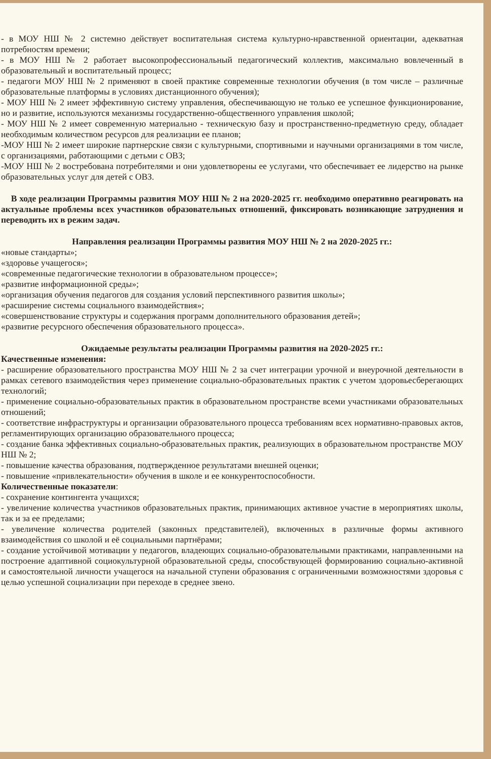- в МОУ НШ № 2 системно действует воспитательная система культурно-нравственной ориентации, адекватная потребностям времени;
- в МОУ НШ № 2 работает высокопрофессиональный педагогический коллектив, максимально вовлеченный в образовательный и воспитательный процесс;
- педагоги МОУ НШ № 2 применяют в своей практике современные технологии обучения (в том числе – различные образовательные платформы в условиях дистанционного обучения);
- МОУ НШ № 2 имеет эффективную систему управления, обеспечивающую не только ее успешное функционирование, но и развитие, используются механизмы государственно-общественного управления школой;
- МОУ НШ № 2 имеет современную материально - техническую базу и пространственно-предметную среду, обладает необходимым количеством ресурсов для реализации ее планов;
-МОУ НШ № 2 имеет широкие партнерские связи с культурными, спортивными и научными организациями в том числе, с организациями, работающими с детьми с ОВЗ;
-МОУ НШ № 2 востребована потребителями и они удовлетворены ее услугами, что обеспечивает ее лидерство на рынке образовательных услуг для детей с ОВЗ.
В ходе реализации Программы развития МОУ НШ № 2 на 2020-2025 гг. необходимо оперативно реагировать на актуальные проблемы всех участников образовательных отношений, фиксировать возникающие затруднения и переводить их в режим задач.
Направления реализации Программы развития МОУ НШ № 2 на 2020-2025 гг.:
«новые стандарты»;
«здоровье учащегося»;
«современные педагогические технологии в образовательном процессе»;
«развитие информационной среды»;
«организация обучения педагогов для создания условий перспективного развития школы»;
«расширение системы социального взаимодействия»;
«совершенствование структуры и содержания программ дополнительного образования детей»;
«развитие ресурсного обеспечения образовательного процесса».
Ожидаемые результаты реализации Программы развития на 2020-2025 гг.:
Качественные изменения:
- расширение образовательного пространства МОУ НШ № 2 за счет интеграции урочной и внеурочной деятельности в рамках сетевого взаимодействия через применение социально-образовательных практик с учетом здоровьесберегающих технологий;
- применение социально-образовательных практик в образовательном пространстве всеми участниками образовательных отношений;
- соответствие инфраструктуры и организации образовательного процесса требованиям всех нормативно-правовых актов, регламентирующих организацию образовательного процесса;
- создание банка эффективных социально-образовательных практик, реализующих в образовательном пространстве МОУ НШ № 2;
- повышение качества образования, подтвержденное результатами внешней оценки;
- повышение «привлекательности» обучения в школе и ее конкурентоспособности.
Количественные показатели:
- сохранение контингента учащихся;
- увеличение количества участников образовательных практик, принимающих активное участие в мероприятиях школы, так и за ее пределами;
- увеличение количества родителей (законных представителей), включенных в различные формы активного взаимодействия со школой и её социальными партнёрами;
- создание устойчивой мотивации у педагогов, владеющих социально-образовательными практиками, направленными на построение адаптивной социокультурной образовательной среды, способствующей формированию социально-активной и самостоятельной личности учащегося на начальной ступени образования с ограниченными возможностями здоровья с целью успешной социализации при переходе в среднее звено.